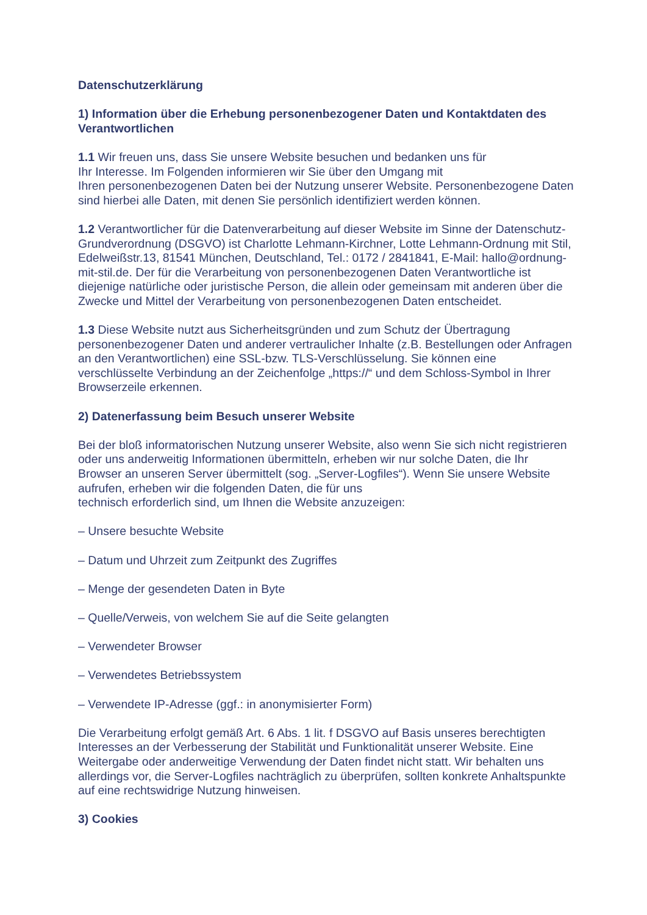Datenschutzerklärung
1) Information über die Erhebung personenbezogener Daten und Kontaktdaten des Verantwortlichen
1.1 Wir freuen uns, dass Sie unsere Website besuchen und bedanken uns für
Ihr Interesse. Im Folgenden informieren wir Sie über den Umgang mit
Ihren personenbezogenen Daten bei der Nutzung unserer Website. Personenbezogene Daten sind hierbei alle Daten, mit denen Sie persönlich identifiziert werden können.
1.2 Verantwortlicher für die Datenverarbeitung auf dieser Website im Sinne der Datenschutz-Grundverordnung (DSGVO) ist Charlotte Lehmann-Kirchner, Lotte Lehmann-Ordnung mit Stil, Edelweißstr.13, 81541 München, Deutschland, Tel.: 0172 / 2841841, E-Mail: hallo@ordnung-mit-stil.de. Der für die Verarbeitung von personenbezogenen Daten Verantwortliche ist diejenige natürliche oder juristische Person, die allein oder gemeinsam mit anderen über die Zwecke und Mittel der Verarbeitung von personenbezogenen Daten entscheidet.
1.3 Diese Website nutzt aus Sicherheitsgründen und zum Schutz der Übertragung personenbezogener Daten und anderer vertraulicher Inhalte (z.B. Bestellungen oder Anfragen an den Verantwortlichen) eine SSL-bzw. TLS-Verschlüsselung. Sie können eine verschlüsselte Verbindung an der Zeichenfolge „https://“ und dem Schloss-Symbol in Ihrer Browserzeile erkennen.
2) Datenerfassung beim Besuch unserer Website
Bei der bloß informatorischen Nutzung unserer Website, also wenn Sie sich nicht registrieren oder uns anderweitig Informationen übermitteln, erheben wir nur solche Daten, die Ihr Browser an unseren Server übermittelt (sog. „Server-Logfiles“). Wenn Sie unsere Website aufrufen, erheben wir die folgenden Daten, die für uns
technisch erforderlich sind, um Ihnen die Website anzuzeigen:
– Unsere besuchte Website
– Datum und Uhrzeit zum Zeitpunkt des Zugriffes
– Menge der gesendeten Daten in Byte
– Quelle/Verweis, von welchem Sie auf die Seite gelangten
– Verwendeter Browser
– Verwendetes Betriebssystem
– Verwendete IP-Adresse (ggf.: in anonymisierter Form)
Die Verarbeitung erfolgt gemäß Art. 6 Abs. 1 lit. f DSGVO auf Basis unseres berechtigten Interesses an der Verbesserung der Stabilität und Funktionalität unserer Website. Eine Weitergabe oder anderweitige Verwendung der Daten findet nicht statt. Wir behalten uns allerdings vor, die Server-Logfiles nachträglich zu überprüfen, sollten konkrete Anhaltspunkte auf eine rechtswidrige Nutzung hinweisen.
3) Cookies